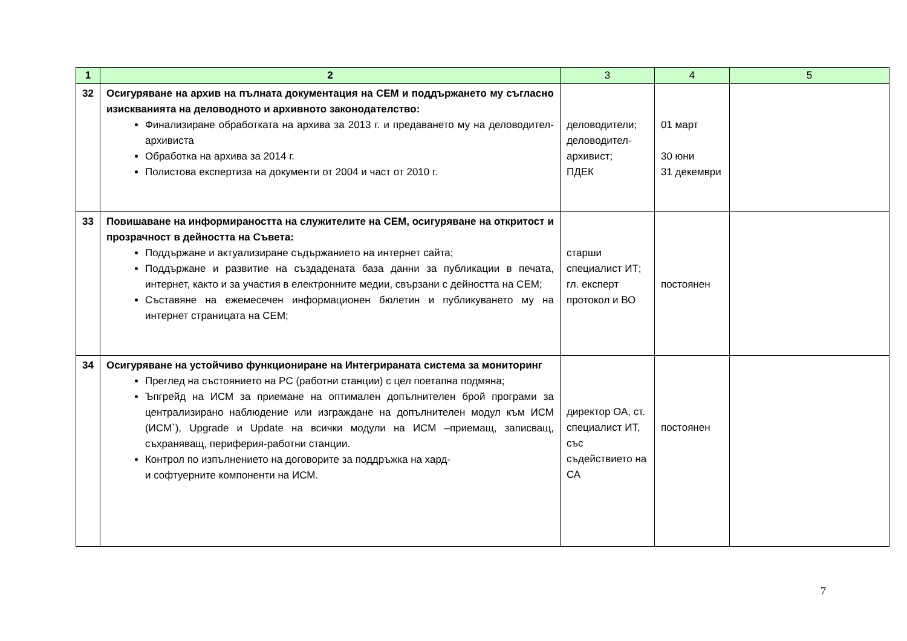| 1 | 2 | 3 | 4 | 5 |
| --- | --- | --- | --- | --- |
| 32 | Осигуряване на архив на пълната документация на СЕМ и поддържането му съгласно изискванията на деловодното и архивното законодателство: Финализиране обработката на архива за 2013 г. и предаването му на деловодител-архивиста Обработка на архива за 2014 г. Полистова експертиза на документи от 2004 и част от 2010 г. | деловодители; деловодител- архивист; ПДЕК | 01 март 30 юни 31 декември | |
| 33 | Повишаване на информираността на служителите на СЕМ, осигуряване на откритост и прозрачност в дейността на Съвета: Поддържане и актуализиране съдържанието на интернет сайта; Поддържане и развитие на създадената база данни за публикации в печата, интернет, както и за участия в електронните медии, свързани с дейността на СЕМ; Съставяне на ежемесечен информационен бюлетин и публикуването му на интернет страницата на СЕМ; | старши специалист ИТ; гл. експерт протокол и ВО | постоянен | |
| 34 | Осигуряване на устойчиво функциониране на Интегрираната система за мониторинг Преглед на състоянието на PC (работни станции) с цел поетапна подмяна; Ъпгрейд на ИСМ за приемане на оптимален допълнителен брой програми за централизирано наблюдение или изграждане на допълнителен модул към ИСМ (ИСМ`), Upgrade и Update на всички модули на ИСМ –приемащ, записващ, съхраняващ, периферия-работни станции. Контрол по изпълнението на договорите за поддръжка на хард- и софтуерните компоненти на ИСМ. | директор ОА, ст. специалист ИТ, със съдействието на СА | постоянен | |
7